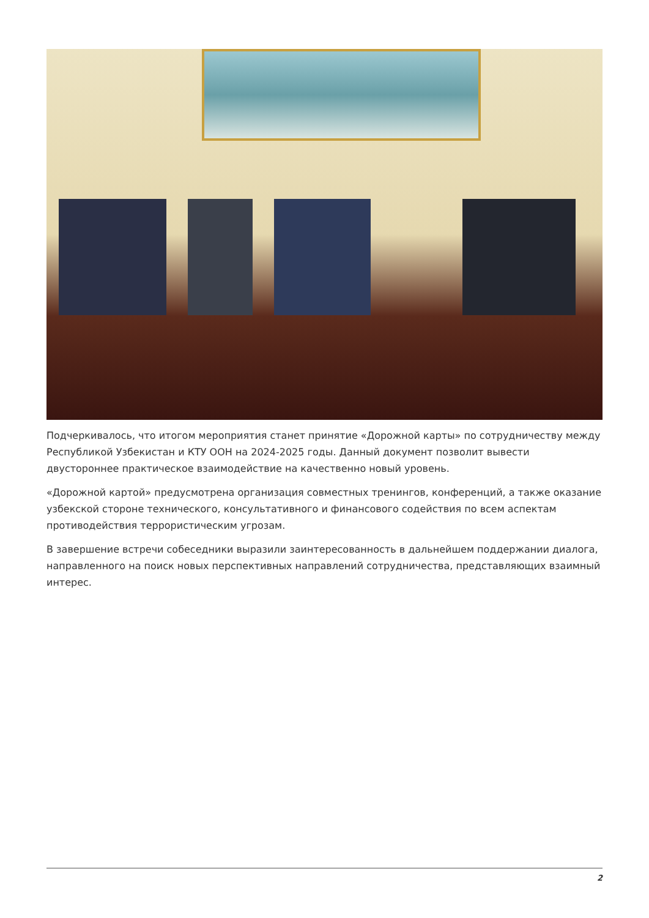Подчеркивалось, что итогом мероприятия станет принятие «Дорожной карты» по сотрудничеству между Республикой Узбекистан и КТУ ООН на 2024-2025 годы. Данный документ позволит вывести двустороннее практическое взаимодействие на качественно новый уровень.
«Дорожной картой» предусмотрена организация совместных тренингов, конференций, а также оказание узбекской стороне технического, консультативного и финансового содействия по всем аспектам противодействия террористическим угрозам.
В завершение встречи собеседники выразили заинтересованность в дальнейшем поддержании диалога, направленного на поиск новых перспективных направлений сотрудничества, представляющих взаимный интерес.
2